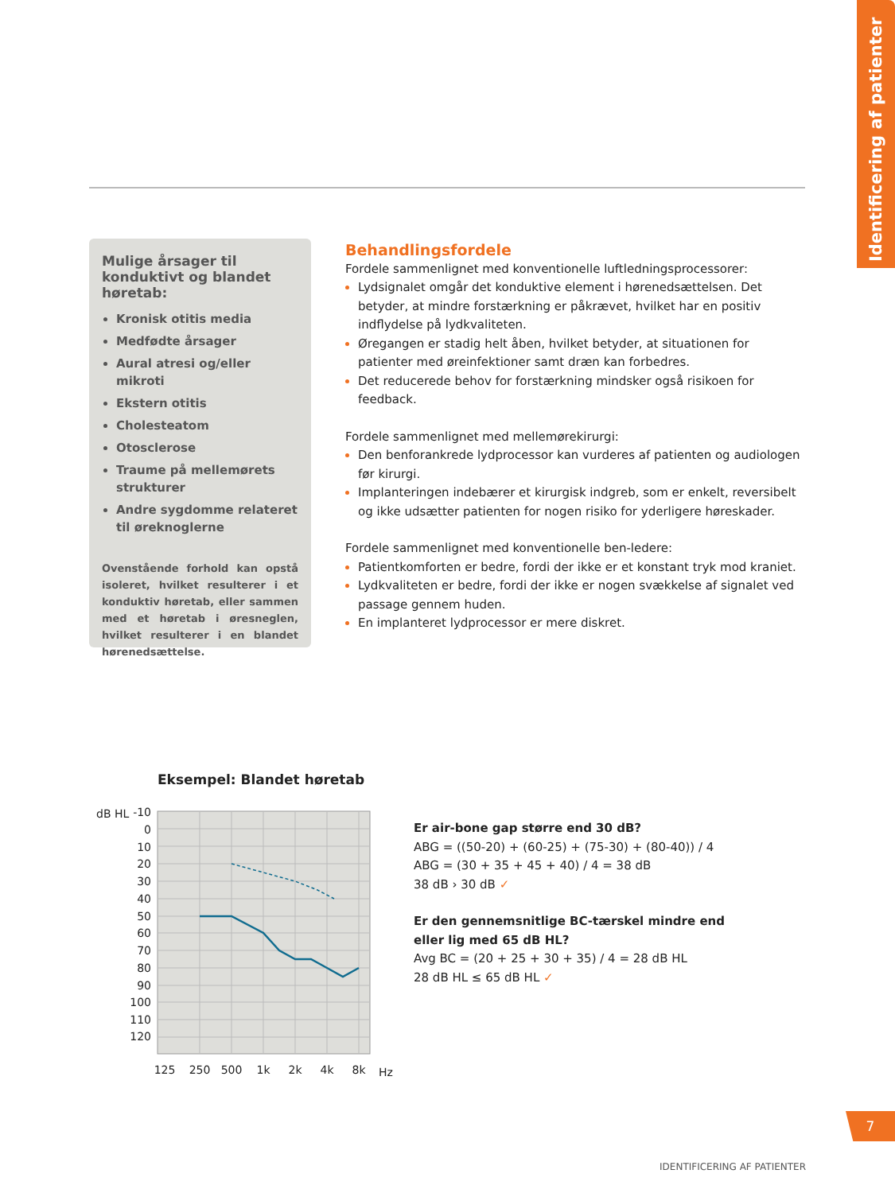Identificering af patienter
Mulige årsager til konduktivt og blandet høretab:
Kronisk otitis media
Medfødte årsager
Aural atresi og/eller mikroti
Ekstern otitis
Cholesteatom
Otosclerose
Traume på mellemørets strukturer
Andre sygdomme relateret til øreknoglerne
Ovenstående forhold kan opstå isoleret, hvilket resulterer i et konduktiv høretab, eller sammen med et høretab i øresneglen, hvilket resulterer i en blandet hørenedsættelse.
Behandlingsfordele
Fordele sammenlignet med konventionelle luftledningsprocessorer:
Lydsignalet omgår det konduktive element i hørenedsættelsen. Det betyder, at mindre forstærkning er påkrævet, hvilket har en positiv indflydelse på lydkvaliteten.
Øregangen er stadig helt åben, hvilket betyder, at situationen for patienter med øreinfektioner samt dræn kan forbedres.
Det reducerede behov for forstærkning mindsker også risikoen for feedback.
Fordele sammenlignet med mellemørekirurgi:
Den benforankrede lydprocessor kan vurderes af patienten og audiologen før kirurgi.
Implanteringen indebærer et kirurgisk indgreb, som er enkelt, reversibelt og ikke udsætter patienten for nogen risiko for yderligere høreskader.
Fordele sammenlignet med konventionelle ben-ledere:
Patientkomforten er bedre, fordi der ikke er et konstant tryk mod kraniet.
Lydkvaliteten er bedre, fordi der ikke er nogen svækkelse af signalet ved passage gennem huden.
En implanteret lydprocessor er mere diskret.
Eksempel: Blandet høretab
dB HL
-10
0
10
20
30
40
50
60
70
80
90
100
110
120
125
250
500
1k
2k
4k
8k
Hz
Er air-bone gap større end 30 dB?
ABG = ((50-20) + (60-25) + (75-30) + (80-40)) / 4
ABG = (30 + 35 + 45 + 40) / 4 = 38 dB
38 dB › 30 dB ✓
Er den gennemsnitlige BC-tærskel mindre end
eller lig med 65 dB HL?
Avg BC = (20 + 25 + 30 + 35) / 4 = 28 dB HL
28 dB HL ≤ 65 dB HL ✓
7
IDENTIFICERING AF PATIENTER